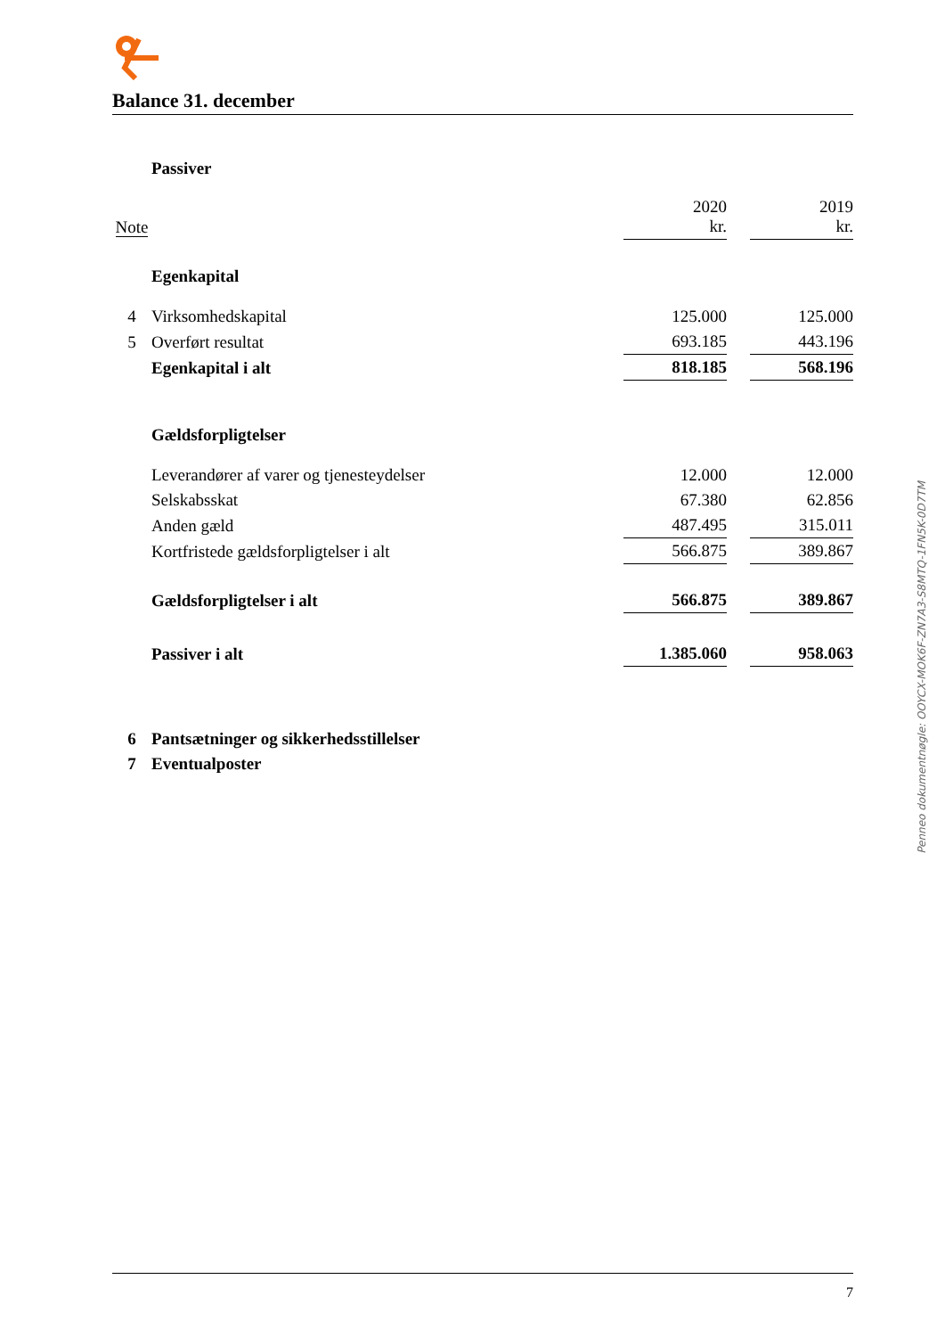Balance 31. december
| | Passiver | | | |
| Note | | 2020 kr. | | 2019 kr. |
| | Egenkapital | | | |
| 4 | Virksomhedskapital | 125.000 | | 125.000 |
| 5 | Overført resultat | 693.185 | | 443.196 |
| | Egenkapital i alt | 818.185 | | 568.196 |
| | Gældsforpligtelser | | | |
| | Leverandører af varer og tjenesteydelser | 12.000 | | 12.000 |
| | Selskabsskat | 67.380 | | 62.856 |
| | Anden gæld | 487.495 | | 315.011 |
| | Kortfristede gældsforpligtelser i alt | 566.875 | | 389.867 |
| | Gældsforpligtelser i alt | 566.875 | | 389.867 |
| | Passiver i alt | 1.385.060 | | 958.063 |
| 6 | Pantsætninger og sikkerhedsstillelser | | | |
| 7 | Eventualposter | | | |
Penneo dokumentnøgle: OOYCX-MOK6F-ZN7A3-S8MTQ-1FN5K-0D7TM
7